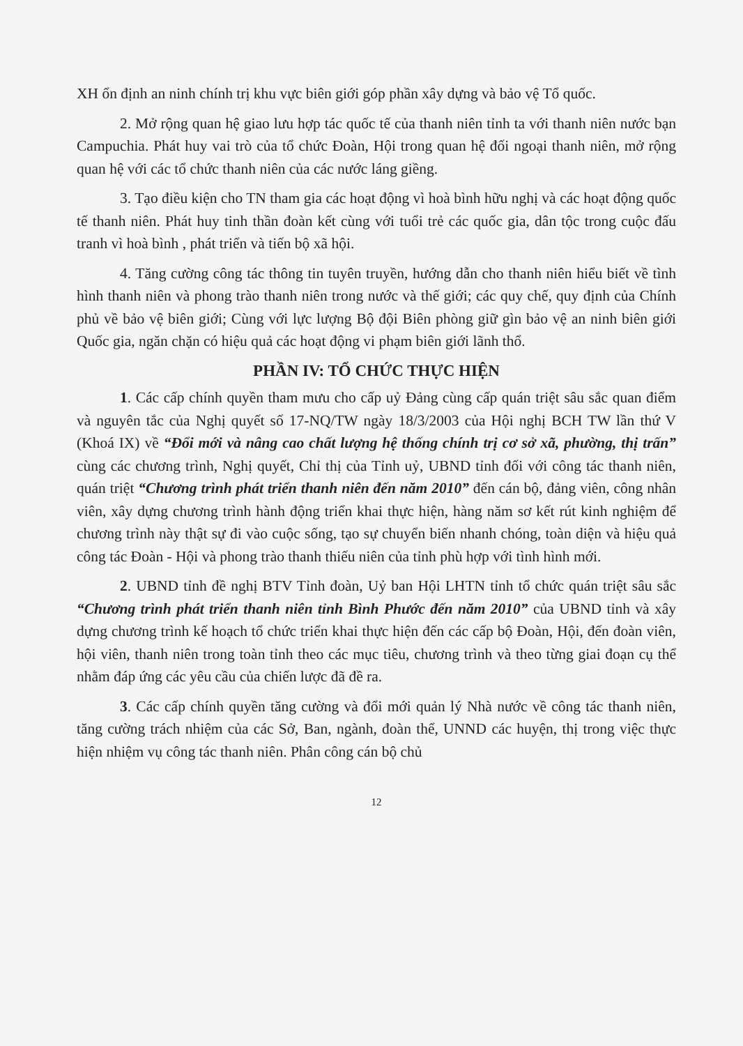XH ổn định an ninh chính trị khu vực biên giới góp phần xây dựng và bảo vệ Tổ quốc.
2. Mở rộng quan hệ giao lưu hợp tác quốc tế của thanh niên tỉnh ta với thanh niên nước bạn Campuchia. Phát huy vai trò của tổ chức Đoàn, Hội trong quan hệ đối ngoại thanh niên, mở rộng quan hệ với các tổ chức thanh niên của các nước láng giềng.
3. Tạo điều kiện cho TN tham gia các hoạt động vì hoà bình hữu nghị và các hoạt động quốc tế thanh niên. Phát huy tinh thần đoàn kết cùng với tuổi trẻ các quốc gia, dân tộc trong cuộc đấu tranh vì hoà bình , phát triển và tiến bộ xã hội.
4. Tăng cường công tác thông tin tuyên truyền, hướng dẫn cho thanh niên hiểu biết về tình hình thanh niên và phong trào thanh niên trong nước và thế giới; các quy chế, quy định của Chính phủ về bảo vệ biên giới; Cùng với lực lượng Bộ đội Biên phòng giữ gìn bảo vệ an ninh biên giới Quốc gia, ngăn chặn có hiệu quả các hoạt động vi phạm biên giới lãnh thổ.
PHẦN IV: TỔ CHỨC THỰC HIỆN
1. Các cấp chính quyền tham mưu cho cấp uỷ Đảng cùng cấp quán triệt sâu sắc quan điểm và nguyên tắc của Nghị quyết số 17-NQ/TW ngày 18/3/2003 của Hội nghị BCH TW lần thứ V (Khoá IX) về “Đổi mới và nâng cao chất lượng hệ thống chính trị cơ sở xã, phường, thị trấn” cùng các chương trình, Nghị quyết, Chỉ thị của Tỉnh uỷ, UBND tỉnh đối với công tác thanh niên, quán triệt “Chương trình phát triển thanh niên đến năm 2010” đến cán bộ, đảng viên, công nhân viên, xây dựng chương trình hành động triển khai thực hiện, hàng năm sơ kết rút kinh nghiệm để chương trình này thật sự đi vào cuộc sống, tạo sự chuyển biến nhanh chóng, toàn diện và hiệu quả công tác Đoàn - Hội và phong trào thanh thiếu niên của tỉnh phù hợp với tình hình mới.
2. UBND tỉnh đề nghị BTV Tỉnh đoàn, Uỷ ban Hội LHTN tỉnh tổ chức quán triệt sâu sắc “Chương trình phát triển thanh niên tỉnh Bình Phước đến năm 2010” của UBND tỉnh và xây dựng chương trình kế hoạch tổ chức triển khai thực hiện đến các cấp bộ Đoàn, Hội, đến đoàn viên, hội viên, thanh niên trong toàn tỉnh theo các mục tiêu, chương trình và theo từng giai đoạn cụ thể nhằm đáp ứng các yêu cầu của chiến lược đã đề ra.
3. Các cấp chính quyền tăng cường và đổi mới quản lý Nhà nước về công tác thanh niên, tăng cường trách nhiệm của các Sở, Ban, ngành, đoàn thể, UNND các huyện, thị trong việc thực hiện nhiệm vụ công tác thanh niên. Phân công cán bộ chủ
12